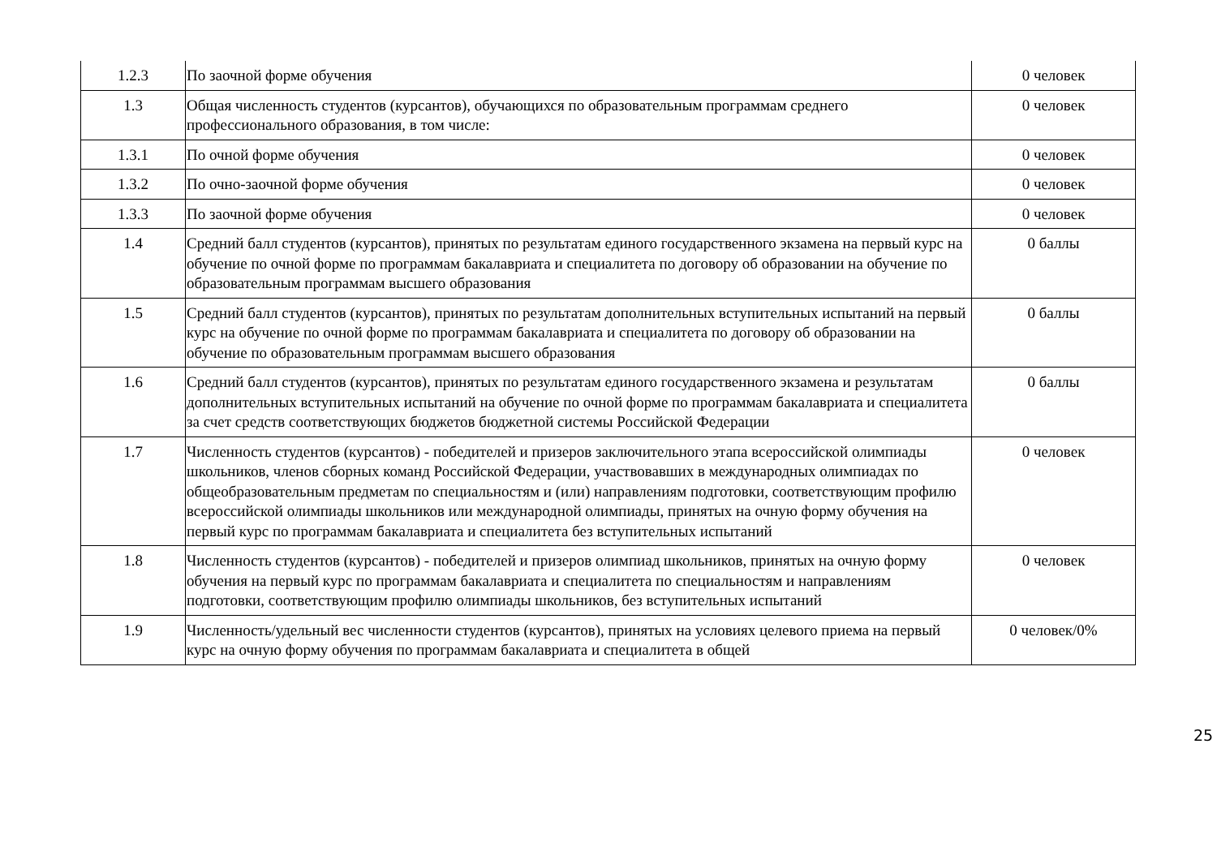| 1.2.3 | По заочной форме обучения | 0 человек |
| 1.3 | Общая численность студентов (курсантов), обучающихся по образовательным программам среднего профессионального образования, в том числе: | 0 человек |
| 1.3.1 | По очной форме обучения | 0 человек |
| 1.3.2 | По очно-заочной форме обучения | 0 человек |
| 1.3.3 | По заочной форме обучения | 0 человек |
| 1.4 | Средний балл студентов (курсантов), принятых по результатам единого государственного экзамена на первый курс на обучение по очной форме по программам бакалавриата и специалитета по договору об образовании на обучение по образовательным программам высшего образования | 0 баллы |
| 1.5 | Средний балл студентов (курсантов), принятых по результатам дополнительных вступительных испытаний на первый курс на обучение по очной форме по программам бакалавриата и специалитета по договору об образовании на обучение по образовательным программам высшего образования | 0 баллы |
| 1.6 | Средний балл студентов (курсантов), принятых по результатам единого государственного экзамена и результатам дополнительных вступительных испытаний на обучение по очной форме по программам бакалавриата и специалитета за счет средств соответствующих бюджетов бюджетной системы Российской Федерации | 0 баллы |
| 1.7 | Численность студентов (курсантов) - победителей и призеров заключительного этапа всероссийской олимпиады школьников, членов сборных команд Российской Федерации, участвовавших в международных олимпиадах по общеобразовательным предметам по специальностям и (или) направлениям подготовки, соответствующим профилю всероссийской олимпиады школьников или международной олимпиады, принятых на очную форму обучения на первый курс по программам бакалавриата и специалитета без вступительных испытаний | 0 человек |
| 1.8 | Численность студентов (курсантов) - победителей и призеров олимпиад школьников, принятых на очную форму обучения на первый курс по программам бакалавриата и специалитета по специальностям и направлениям подготовки, соответствующим профилю олимпиады школьников, без вступительных испытаний | 0 человек |
| 1.9 | Численность/удельный вес численности студентов (курсантов), принятых на условиях целевого приема на первый курс на очную форму обучения по программам бакалавриата и специалитета в общей | 0 человек/0% |
25